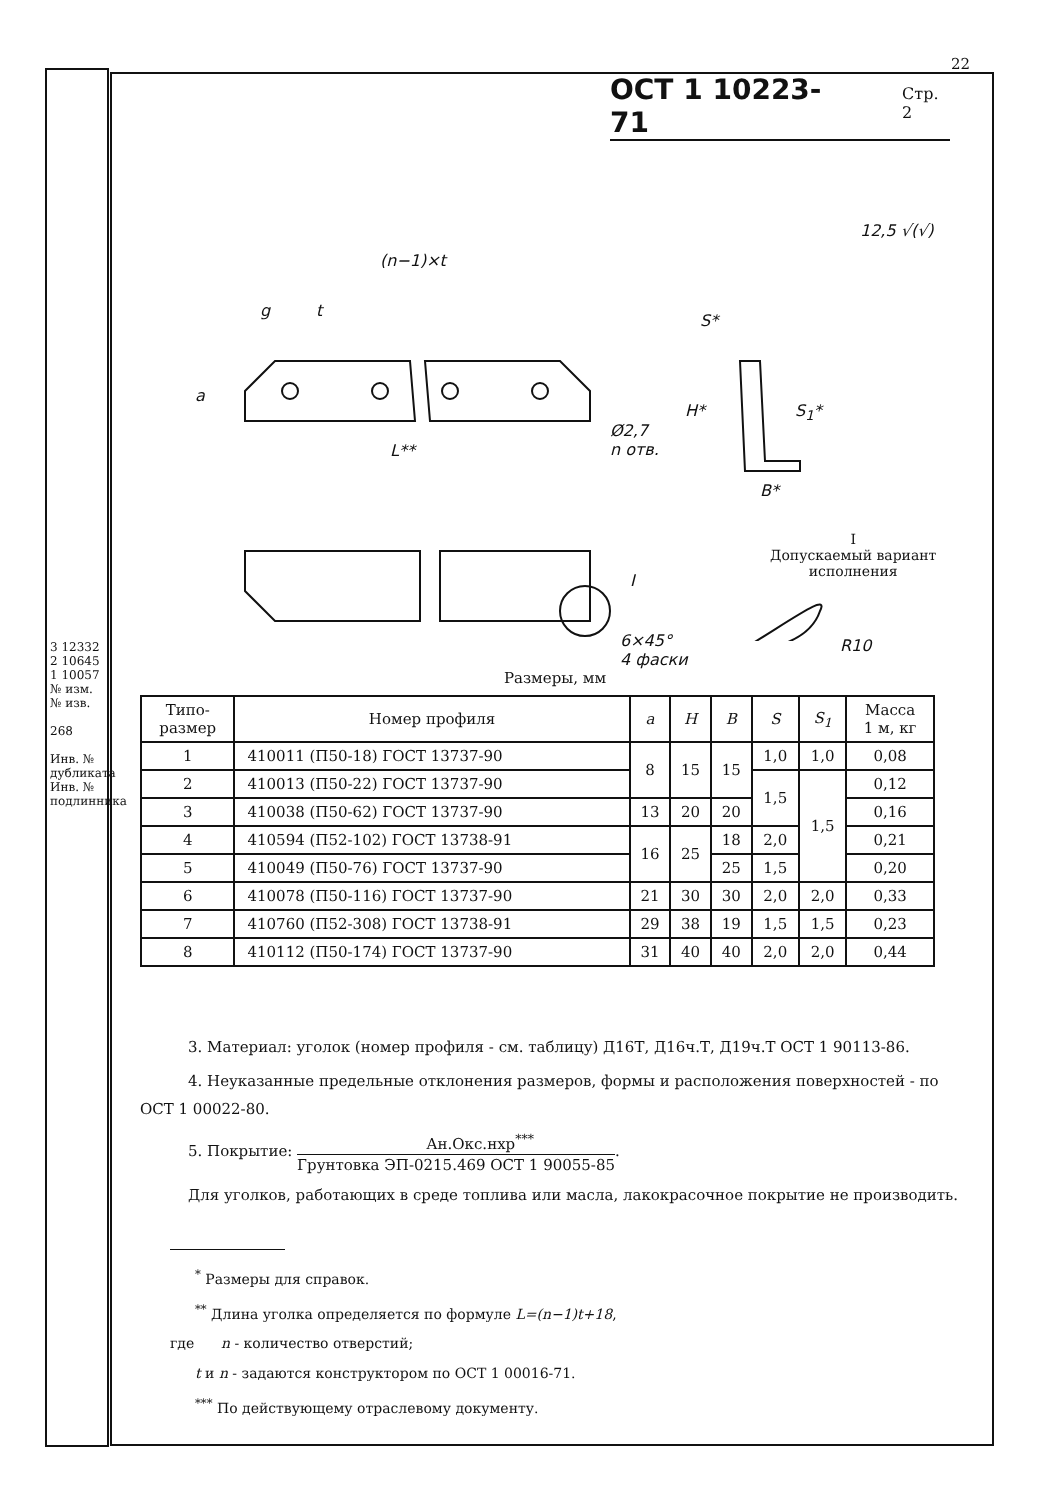22
ОСТ 1 10223-71 Стр. 2
(n−1)×t
g t
a
L**
Ø2,7
n отв.
12,5 √(√)
S*
H* S<sub>1</sub>*
B*
I
6×45°
4 фаски
I
Допускаемый вариант
исполнения
R10
Размеры, мм
| Типо- размер | Номер профиля | a | H | B | S | S<sub>1</sub> | Масса 1 м, кг |
| --- | --- | --- | --- | --- | --- | --- | --- |
| 1 | 410011 (П50-18) ГОСТ 13737-90 | 8 | 15 | 15 | 1,0 | 1,0 | 0,08 |
| 2 | 410013 (П50-22) ГОСТ 13737-90 | | | | 1,5 | 1,5 | 0,12 |
| 3 | 410038 (П50-62) ГОСТ 13737-90 | 13 | 20 | 20 | | | 0,16 |
| 4 | 410594 (П52-102) ГОСТ 13738-91 | 16 | 25 | 18 | 2,0 | | 0,21 |
| 5 | 410049 (П50-76) ГОСТ 13737-90 | | | 25 | 1,5 | | 0,20 |
| 6 | 410078 (П50-116) ГОСТ 13737-90 | 21 | 30 | 30 | 2,0 | 2,0 | 0,33 |
| 7 | 410760 (П52-308) ГОСТ 13738-91 | 29 | 38 | 19 | 1,5 | 1,5 | 0,23 |
| 8 | 410112 (П50-174) ГОСТ 13737-90 | 31 | 40 | 40 | 2,0 | 2,0 | 0,44 |
3. Материал: уголок (номер профиля - см. таблицу) Д16Т, Д16ч.Т, Д19ч.Т ОСТ 1 90113-86.
4. Неуказанные предельные отклонения размеров, формы и расположения поверхностей - по ОСТ 1 00022-80.
5. Покрытие: Ан.Окс.нхр<sup>***</sup> Грунтовка ЭП-0215.469 ОСТ 1 90055-85.
Для уголков, работающих в среде топлива или масла, лакокрасочное покрытие не производить.
<sup>*</sup> Размеры для справок.
<sup>**</sup> Длина уголка определяется по формуле L=(n−1)t+18,
где n - количество отверстий;
t и n - задаются конструктором по ОСТ 1 00016-71.
<sup>***</sup> По действующему отраслевому документу.
3 12332
2 10645
1 10057
№ изм. № изв.
268
Инв. № дубликата
Инв. № подлинника